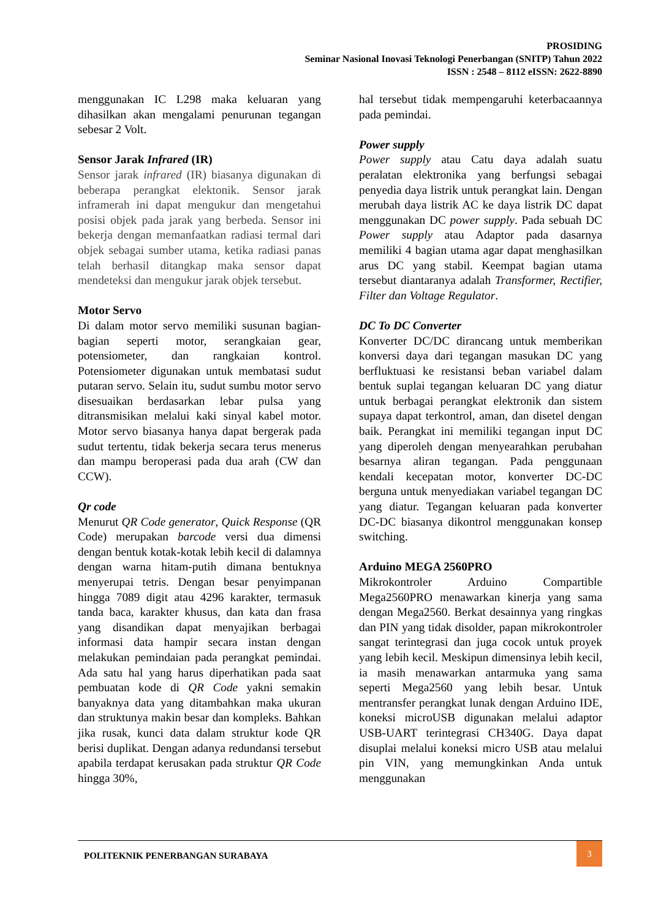PROSIDING
Seminar Nasional Inovasi Teknologi Penerbangan (SNITP) Tahun 2022
ISSN : 2548 – 8112 eISSN: 2622-8890
menggunakan IC L298 maka keluaran yang dihasilkan akan mengalami penurunan tegangan sebesar 2 Volt.
Sensor Jarak Infrared (IR)
Sensor jarak infrared (IR) biasanya digunakan di beberapa perangkat elektonik. Sensor jarak inframerah ini dapat mengukur dan mengetahui posisi objek pada jarak yang berbeda. Sensor ini bekerja dengan memanfaatkan radiasi termal dari objek sebagai sumber utama, ketika radiasi panas telah berhasil ditangkap maka sensor dapat mendeteksi dan mengukur jarak objek tersebut.
Motor Servo
Di dalam motor servo memiliki susunan bagian-bagian seperti motor, serangkaian gear, potensiometer, dan rangkaian kontrol. Potensiometer digunakan untuk membatasi sudut putaran servo. Selain itu, sudut sumbu motor servo disesuaikan berdasarkan lebar pulsa yang ditransmisikan melalui kaki sinyal kabel motor. Motor servo biasanya hanya dapat bergerak pada sudut tertentu, tidak bekerja secara terus menerus dan mampu beroperasi pada dua arah (CW dan CCW).
Qr code
Menurut QR Code generator, Quick Response (QR Code) merupakan barcode versi dua dimensi dengan bentuk kotak-kotak lebih kecil di dalamnya dengan warna hitam-putih dimana bentuknya menyerupai tetris. Dengan besar penyimpanan hingga 7089 digit atau 4296 karakter, termasuk tanda baca, karakter khusus, dan kata dan frasa yang disandikan dapat menyajikan berbagai informasi data hampir secara instan dengan melakukan pemindaian pada perangkat pemindai. Ada satu hal yang harus diperhatikan pada saat pembuatan kode di QR Code yakni semakin banyaknya data yang ditambahkan maka ukuran dan struktunya makin besar dan kompleks. Bahkan jika rusak, kunci data dalam struktur kode QR berisi duplikat. Dengan adanya redundansi tersebut apabila terdapat kerusakan pada struktur QR Code hingga 30%,
hal tersebut tidak mempengaruhi keterbacaannya pada pemindai.
Power supply
Power supply atau Catu daya adalah suatu peralatan elektronika yang berfungsi sebagai penyedia daya listrik untuk perangkat lain. Dengan merubah daya listrik AC ke daya listrik DC dapat menggunakan DC power supply. Pada sebuah DC Power supply atau Adaptor pada dasarnya memiliki 4 bagian utama agar dapat menghasilkan arus DC yang stabil. Keempat bagian utama tersebut diantaranya adalah Transformer, Rectifier, Filter dan Voltage Regulator.
DC To DC Converter
Konverter DC/DC dirancang untuk memberikan konversi daya dari tegangan masukan DC yang berfluktuasi ke resistansi beban variabel dalam bentuk suplai tegangan keluaran DC yang diatur untuk berbagai perangkat elektronik dan sistem supaya dapat terkontrol, aman, dan disetel dengan baik. Perangkat ini memiliki tegangan input DC yang diperoleh dengan menyearahkan perubahan besarnya aliran tegangan. Pada penggunaan kendali kecepatan motor, konverter DC-DC berguna untuk menyediakan variabel tegangan DC yang diatur. Tegangan keluaran pada konverter DC-DC biasanya dikontrol menggunakan konsep switching.
Arduino MEGA 2560PRO
Mikrokontroler Arduino Compartible Mega2560PRO menawarkan kinerja yang sama dengan Mega2560. Berkat desainnya yang ringkas dan PIN yang tidak disolder, papan mikrokontroler sangat terintegrasi dan juga cocok untuk proyek yang lebih kecil. Meskipun dimensinya lebih kecil, ia masih menawarkan antarmuka yang sama seperti Mega2560 yang lebih besar. Untuk mentransfer perangkat lunak dengan Arduino IDE, koneksi microUSB digunakan melalui adaptor USB-UART terintegrasi CH340G. Daya dapat disuplai melalui koneksi micro USB atau melalui pin VIN, yang memungkinkan Anda untuk menggunakan
POLITEKNIK PENERBANGAN SURABAYA
3